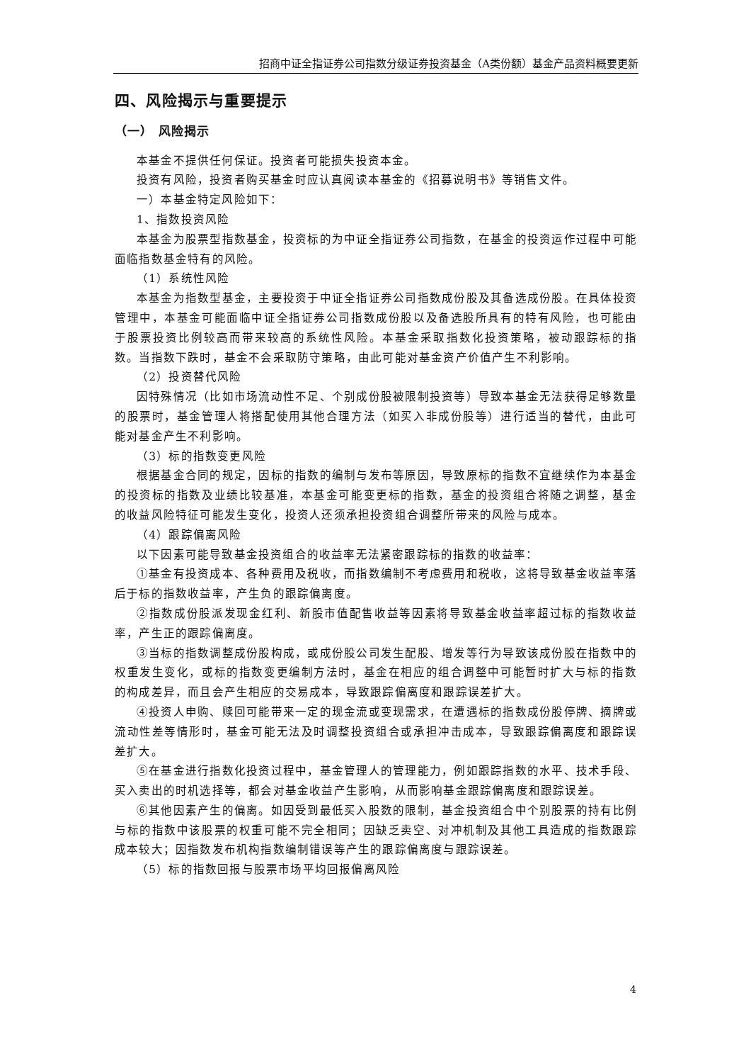招商中证全指证券公司指数分级证券投资基金（A类份额）基金产品资料概要更新
四、风险揭示与重要提示
（一） 风险揭示
本基金不提供任何保证。投资者可能损失投资本金。
投资有风险，投资者购买基金时应认真阅读本基金的《招募说明书》等销售文件。
一）本基金特定风险如下：
1、指数投资风险
本基金为股票型指数基金，投资标的为中证全指证券公司指数，在基金的投资运作过程中可能面临指数基金特有的风险。
（1）系统性风险
本基金为指数型基金，主要投资于中证全指证券公司指数成份股及其备选成份股。在具体投资管理中，本基金可能面临中证全指证券公司指数成份股以及备选股所具有的特有风险，也可能由于股票投资比例较高而带来较高的系统性风险。本基金采取指数化投资策略，被动跟踪标的指数。当指数下跌时，基金不会采取防守策略，由此可能对基金资产价值产生不利影响。
（2）投资替代风险
因特殊情况（比如市场流动性不足、个别成份股被限制投资等）导致本基金无法获得足够数量的股票时，基金管理人将搭配使用其他合理方法（如买入非成份股等）进行适当的替代，由此可能对基金产生不利影响。
（3）标的指数变更风险
根据基金合同的规定，因标的指数的编制与发布等原因，导致原标的指数不宜继续作为本基金的投资标的指数及业绩比较基准，本基金可能变更标的指数，基金的投资组合将随之调整，基金的收益风险特征可能发生变化，投资人还须承担投资组合调整所带来的风险与成本。
（4）跟踪偏离风险
以下因素可能导致基金投资组合的收益率无法紧密跟踪标的指数的收益率：
①基金有投资成本、各种费用及税收，而指数编制不考虑费用和税收，这将导致基金收益率落后于标的指数收益率，产生负的跟踪偏离度。
②指数成份股派发现金红利、新股市值配售收益等因素将导致基金收益率超过标的指数收益率，产生正的跟踪偏离度。
③当标的指数调整成份股构成，或成份股公司发生配股、增发等行为导致该成份股在指数中的权重发生变化，或标的指数变更编制方法时，基金在相应的组合调整中可能暂时扩大与标的指数的构成差异，而且会产生相应的交易成本，导致跟踪偏离度和跟踪误差扩大。
④投资人申购、赎回可能带来一定的现金流或变现需求，在遭遇标的指数成份股停牌、摘牌或流动性差等情形时，基金可能无法及时调整投资组合或承担冲击成本，导致跟踪偏离度和跟踪误差扩大。
⑤在基金进行指数化投资过程中，基金管理人的管理能力，例如跟踪指数的水平、技术手段、买入卖出的时机选择等，都会对基金收益产生影响，从而影响基金跟踪偏离度和跟踪误差。
⑥其他因素产生的偏离。如因受到最低买入股数的限制，基金投资组合中个别股票的持有比例与标的指数中该股票的权重可能不完全相同；因缺乏卖空、对冲机制及其他工具造成的指数跟踪成本较大；因指数发布机构指数编制错误等产生的跟踪偏离度与跟踪误差。
（5）标的指数回报与股票市场平均回报偏离风险
4